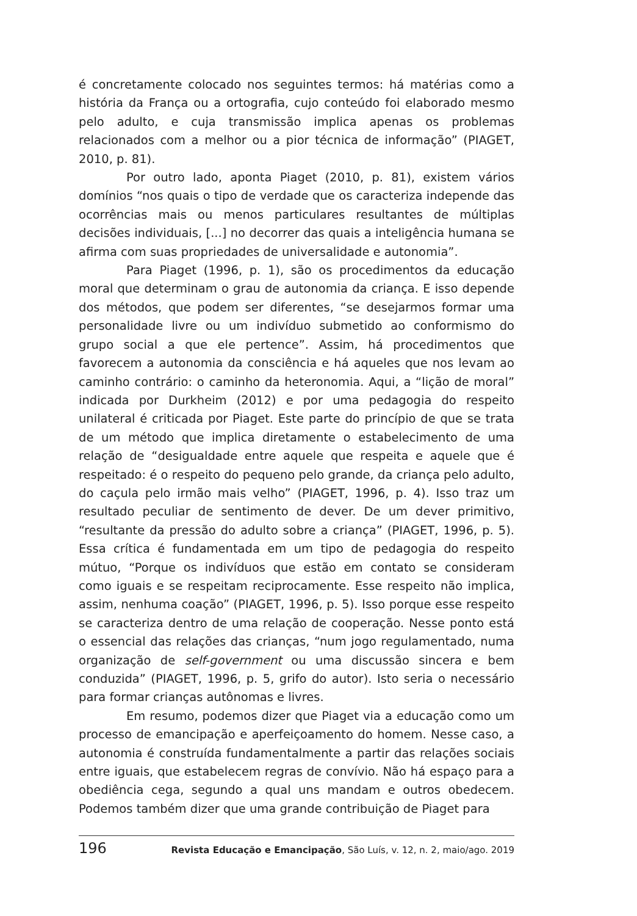é concretamente colocado nos seguintes termos: há matérias como a história da França ou a ortografia, cujo conteúdo foi elaborado mesmo pelo adulto, e cuja transmissão implica apenas os problemas relacionados com a melhor ou a pior técnica de informação” (PIAGET, 2010, p. 81).
Por outro lado, aponta Piaget (2010, p. 81), existem vários domínios “nos quais o tipo de verdade que os caracteriza independe das ocorrências mais ou menos particulares resultantes de múltiplas decisões individuais, [...] no decorrer das quais a inteligência humana se afirma com suas propriedades de universalidade e autonomia”.
Para Piaget (1996, p. 1), são os procedimentos da educação moral que determinam o grau de autonomia da criança. E isso depende dos métodos, que podem ser diferentes, “se desejarmos formar uma personalidade livre ou um indivíduo submetido ao conformismo do grupo social a que ele pertence”. Assim, há procedimentos que favorecem a autonomia da consciência e há aqueles que nos levam ao caminho contrário: o caminho da heteronomia. Aqui, a “lição de moral” indicada por Durkheim (2012) e por uma pedagogia do respeito unilateral é criticada por Piaget. Este parte do princípio de que se trata de um método que implica diretamente o estabelecimento de uma relação de “desigualdade entre aquele que respeita e aquele que é respeitado: é o respeito do pequeno pelo grande, da criança pelo adulto, do caçula pelo irmão mais velho” (PIAGET, 1996, p. 4). Isso traz um resultado peculiar de sentimento de dever. De um dever primitivo, “resultante da pressão do adulto sobre a criança” (PIAGET, 1996, p. 5). Essa crítica é fundamentada em um tipo de pedagogia do respeito mútuo, “Porque os indivíduos que estão em contato se consideram como iguais e se respeitam reciprocamente. Esse respeito não implica, assim, nenhuma coação” (PIAGET, 1996, p. 5). Isso porque esse respeito se caracteriza dentro de uma relação de cooperação. Nesse ponto está o essencial das relações das crianças, “num jogo regulamentado, numa organização de self-government ou uma discussão sincera e bem conduzida” (PIAGET, 1996, p. 5, grifo do autor). Isto seria o necessário para formar crianças autônomas e livres.
Em resumo, podemos dizer que Piaget via a educação como um processo de emancipação e aperfeiçoamento do homem. Nesse caso, a autonomia é construída fundamentalmente a partir das relações sociais entre iguais, que estabelecem regras de convívio. Não há espaço para a obediência cega, segundo a qual uns mandam e outros obedecem. Podemos também dizer que uma grande contribuição de Piaget para
196 Revista Educação e Emancipação, São Luís, v. 12, n. 2, maio/ago. 2019